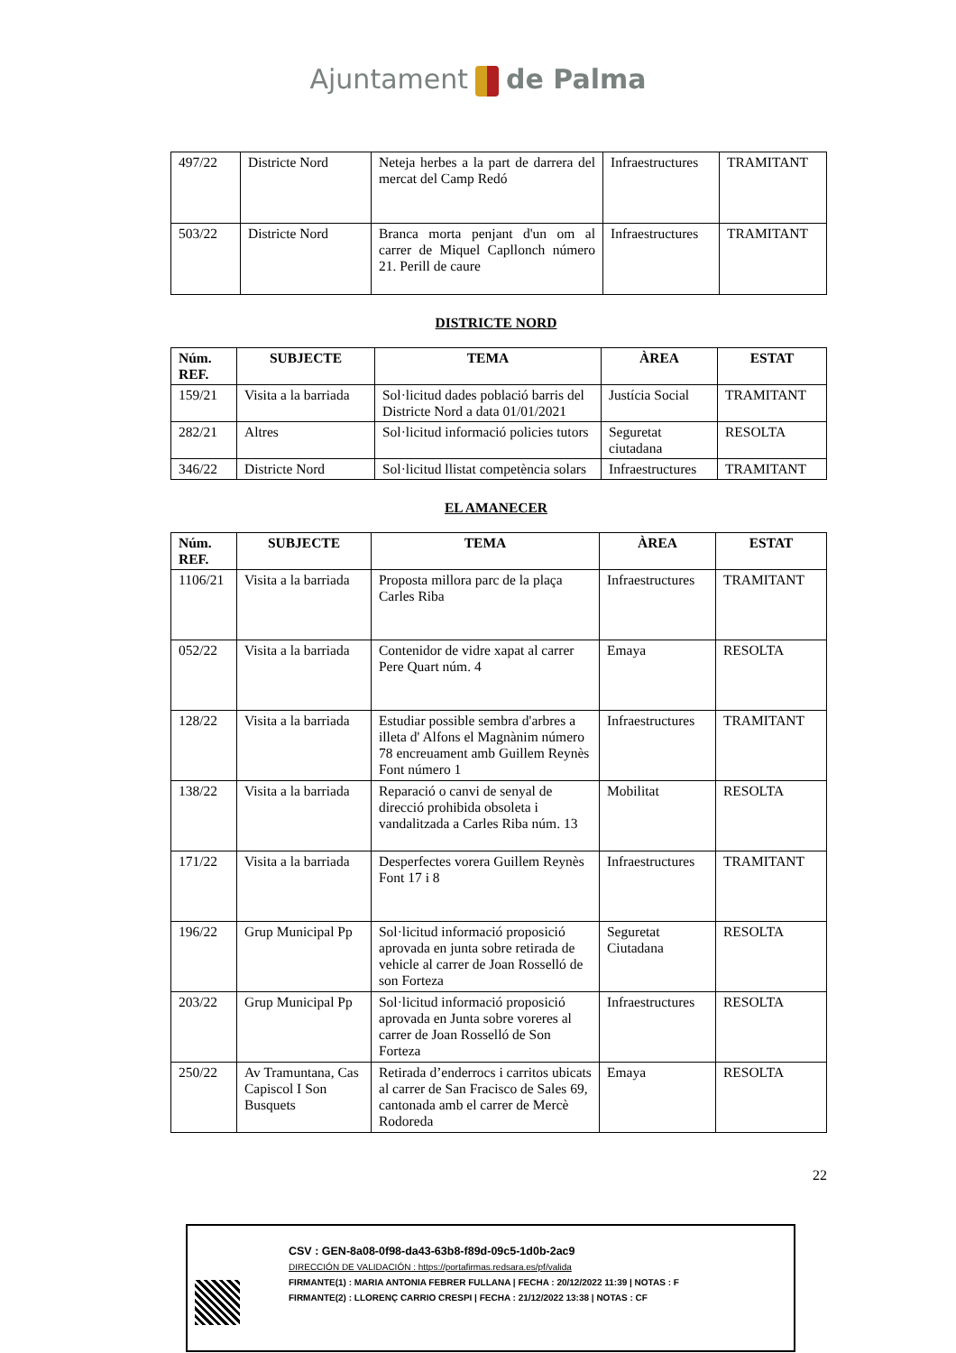Ajuntament de Palma
| 497/22 | Districte Nord | Neteja herbes a la part de darrera del mercat del Camp Redó | Infraestructures | TRAMITANT |
| 503/22 | Districte Nord | Branca morta penjant d'un om al carrer de Miquel Capllonch número 21. Perill de caure | Infraestructures | TRAMITANT |
DISTRICTE NORD
| Núm. REF. | SUBJECTE | TEMA | ÀREA | ESTAT |
| --- | --- | --- | --- | --- |
| 159/21 | Visita a la barriada | Sol·licitud dades població barris del Districte Nord a data 01/01/2021 | Justícia Social | TRAMITANT |
| 282/21 | Altres | Sol·licitud informació policies tutors | Seguretat ciutadana | RESOLTA |
| 346/22 | Districte Nord | Sol·licitud llistat competència solars | Infraestructures | TRAMITANT |
EL AMANECER
| Núm. REF. | SUBJECTE | TEMA | ÀREA | ESTAT |
| --- | --- | --- | --- | --- |
| 1106/21 | Visita a la barriada | Proposta millora parc de la plaça Carles Riba | Infraestructures | TRAMITANT |
| 052/22 | Visita a la barriada | Contenidor de vidre xapat al carrer Pere Quart núm. 4 | Emaya | RESOLTA |
| 128/22 | Visita a la barriada | Estudiar possible sembra d'arbres a illeta d' Alfons el Magnànim número 78 encreuament amb Guillem Reynès Font número 1 | Infraestructures | TRAMITANT |
| 138/22 | Visita a la barriada | Reparació o canvi de senyal de direcció prohibida obsoleta i vandalitzada a Carles Riba núm. 13 | Mobilitat | RESOLTA |
| 171/22 | Visita a la barriada | Desperfectes vorera Guillem Reynès Font 17 i 8 | Infraestructures | TRAMITANT |
| 196/22 | Grup Municipal Pp | Sol·licitud informació proposició aprovada en junta sobre retirada de vehicle al carrer de Joan Rosselló de son Forteza | Seguretat Ciutadana | RESOLTA |
| 203/22 | Grup Municipal Pp | Sol·licitud informació proposició aprovada en Junta sobre voreres al carrer de Joan Rosselló de Son Forteza | Infraestructures | RESOLTA |
| 250/22 | Av Tramuntana, Cas Capiscol I Son Busquets | Retirada d’enderrocs i carritos ubicats al carrer de San Fracisco de Sales 69, cantonada amb el carrer de Mercè Rodoreda | Emaya | RESOLTA |
22
CSV : GEN-8a08-0f98-da43-63b8-f89d-09c5-1d0b-2ac9
DIRECCIÓN DE VALIDACIÓN : https://portafirmas.redsara.es/pf/valida
FIRMANTE(1) : MARIA ANTONIA FEBRER FULLANA | FECHA : 20/12/2022 11:39 | NOTAS : F
FIRMANTE(2) : LLORENÇ CARRIO CRESPI | FECHA : 21/12/2022 13:38 | NOTAS : CF